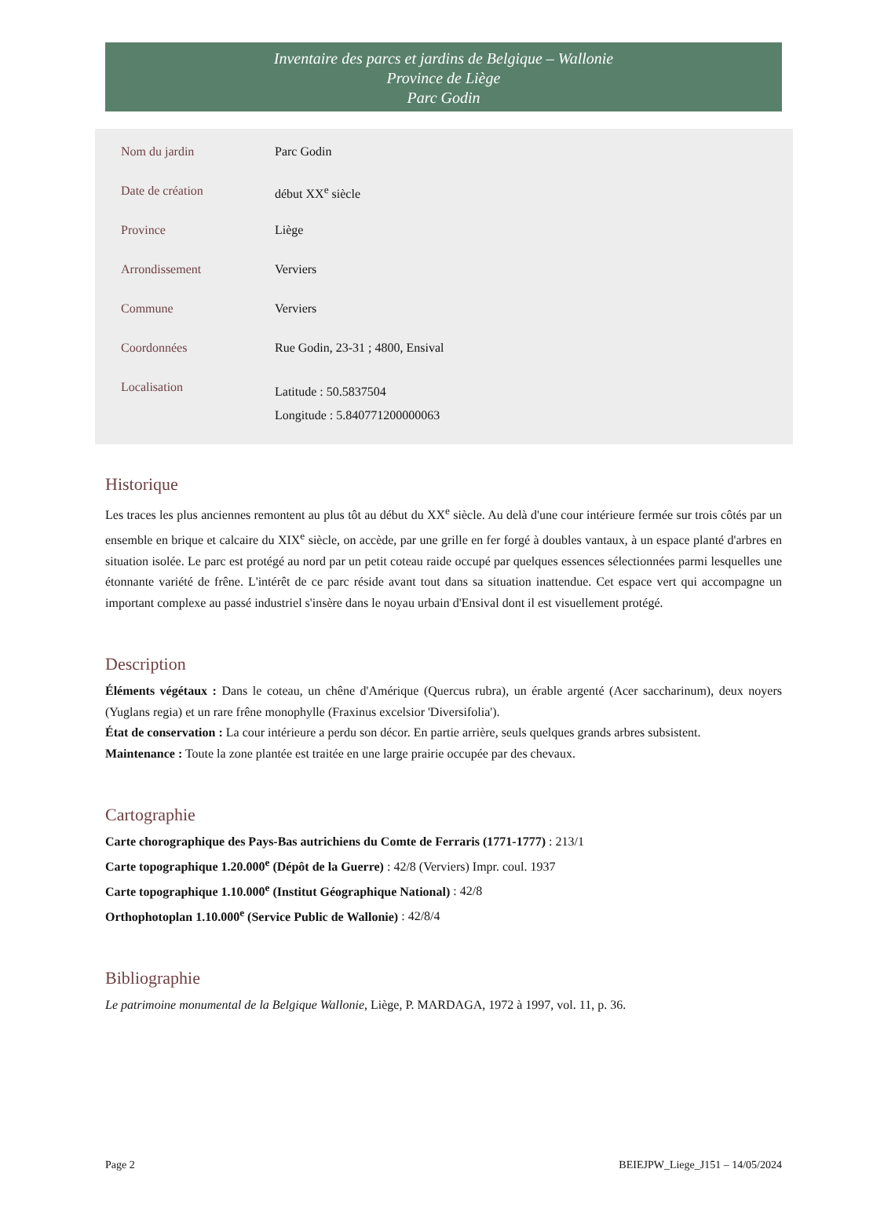Inventaire des parcs et jardins de Belgique – Wallonie
Province de Liège
Parc Godin
| Nom du jardin | Parc Godin |
| Date de création | début XX<sup>e</sup> siècle |
| Province | Liège |
| Arrondissement | Verviers |
| Commune | Verviers |
| Coordonnées | Rue Godin, 23-31 ; 4800, Ensival |
| Localisation | Latitude : 50.5837504 Longitude : 5.840771200000063 |
Historique
Les traces les plus anciennes remontent au plus tôt au début du XX<sup>e</sup> siècle. Au delà d'une cour intérieure fermée sur trois côtés par un ensemble en brique et calcaire du XIX<sup>e</sup> siècle, on accède, par une grille en fer forgé à doubles vantaux, à un espace planté d'arbres en situation isolée. Le parc est protégé au nord par un petit coteau raide occupé par quelques essences sélectionnées parmi lesquelles une étonnante variété de frêne. L'intérêt de ce parc réside avant tout dans sa situation inattendue. Cet espace vert qui accompagne un important complexe au passé industriel s'insère dans le noyau urbain d'Ensival dont il est visuellement protégé.
Description
Éléments végétaux : Dans le coteau, un chêne d'Amérique (Quercus rubra), un érable argenté (Acer saccharinum), deux noyers (Yuglans regia) et un rare frêne monophylle (Fraxinus excelsior 'Diversifolia').
État de conservation : La cour intérieure a perdu son décor. En partie arrière, seuls quelques grands arbres subsistent.
Maintenance : Toute la zone plantée est traitée en une large prairie occupée par des chevaux.
Cartographie
Carte chorographique des Pays-Bas autrichiens du Comte de Ferraris (1771-1777) : 213/1
Carte topographique 1.20.000<sup>e</sup> (Dépôt de la Guerre) : 42/8 (Verviers) Impr. coul. 1937
Carte topographique 1.10.000<sup>e</sup> (Institut Géographique National) : 42/8
Orthophotoplan 1.10.000<sup>e</sup> (Service Public de Wallonie) : 42/8/4
Bibliographie
Le patrimoine monumental de la Belgique Wallonie, Liège, P. MARDAGA, 1972 à 1997, vol. 11, p. 36.
Page 2 BEIEJPW_Liege_J151 – 14/05/2024